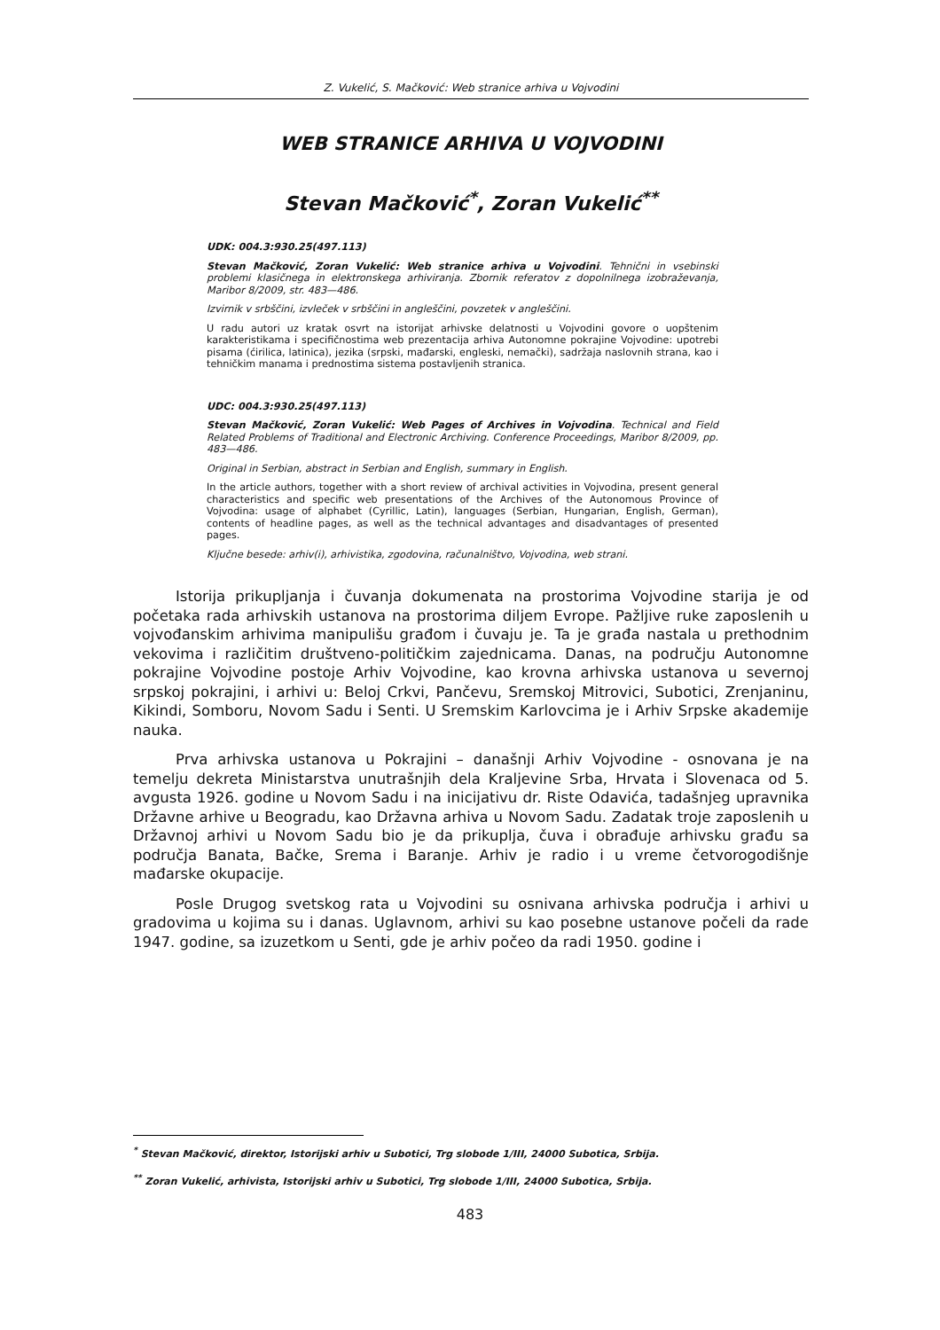Z. Vukelić, S. Mačković: Web stranice arhiva u Vojvodini
WEB STRANICE ARHIVA U VOJVODINI
Stevan Mačković<sup>*</sup>, Zoran Vukelić<sup>**</sup>
UDK: 004.3:930.25(497.113)
Stevan Mačković, Zoran Vukelić: Web stranice arhiva u Vojvodini. Tehnični in vsebinski problemi klasičnega in elektronskega arhiviranja. Zbornik referatov z dopolnilnega izobraževanja, Maribor 8/2009, str. 483—486.
Izvirnik v srbščini, izvleček v srbščini in angleščini, povzetek v angleščini.
U radu autori uz kratak osvrt na istorijat arhivske delatnosti u Vojvodini govore o uopštenim karakteristikama i specifičnostima web prezentacija arhiva Autonomne pokrajine Vojvodine: upotrebi pisama (ćirilica, latinica), jezika (srpski, mađarski, engleski, nemački), sadržaja naslovnih strana, kao i tehničkim manama i prednostima sistema postavljenih stranica.
UDC: 004.3:930.25(497.113)
Stevan Mačković, Zoran Vukelić: Web Pages of Archives in Vojvodina. Technical and Field Related Problems of Traditional and Electronic Archiving. Conference Proceedings, Maribor 8/2009, pp. 483—486.
Original in Serbian, abstract in Serbian and English, summary in English.
In the article authors, together with a short review of archival activities in Vojvodina, present general characteristics and specific web presentations of the Archives of the Autonomous Province of Vojvodina: usage of alphabet (Cyrillic, Latin), languages (Serbian, Hungarian, English, German), contents of headline pages, as well as the technical advantages and disadvantages of presented pages.
Ključne besede: arhiv(i), arhivistika, zgodovina, računalništvo, Vojvodina, web strani.
Istorija prikupljanja i čuvanja dokumenata na prostorima Vojvodine starija je od početaka rada arhivskih ustanova na prostorima diljem Evrope. Pažljive ruke zaposlenih u vojvođanskim arhivima manipulišu građom i čuvaju je. Ta je građa nastala u prethodnim vekovima i različitim društveno-političkim zajednicama. Danas, na području Autonomne pokrajine Vojvodine postoje Arhiv Vojvodine, kao krovna arhivska ustanova u severnoj srpskoj pokrajini, i arhivi u: Beloj Crkvi, Pančevu, Sremskoj Mitrovici, Subotici, Zrenjaninu, Kikindi, Somboru, Novom Sadu i Senti. U Sremskim Karlovcima je i Arhiv Srpske akademije nauka.
Prva arhivska ustanova u Pokrajini – današnji Arhiv Vojvodine - osnovana je na temelju dekreta Ministarstva unutrašnjih dela Kraljevine Srba, Hrvata i Slovenaca od 5. avgusta 1926. godine u Novom Sadu i na inicijativu dr. Riste Odavića, tadašnjeg upravnika Državne arhive u Beogradu, kao Državna arhiva u Novom Sadu. Zadatak troje zaposlenih u Državnoj arhivi u Novom Sadu bio je da prikuplja, čuva i obrađuje arhivsku građu sa područja Banata, Bačke, Srema i Baranje. Arhiv je radio i u vreme četvorogodišnje mađarske okupacije.
Posle Drugog svetskog rata u Vojvodini su osnivana arhivska područja i arhivi u gradovima u kojima su i danas. Uglavnom, arhivi su kao posebne ustanove počeli da rade 1947. godine, sa izuzetkom u Senti, gde je arhiv počeo da radi 1950. godine i
<sup>*</sup> Stevan Mačković, direktor, Istorijski arhiv u Subotici, Trg slobode 1/III, 24000 Subotica, Srbija.
<sup>**</sup> Zoran Vukelić, arhivista, Istorijski arhiv u Subotici, Trg slobode 1/III, 24000 Subotica, Srbija.
483